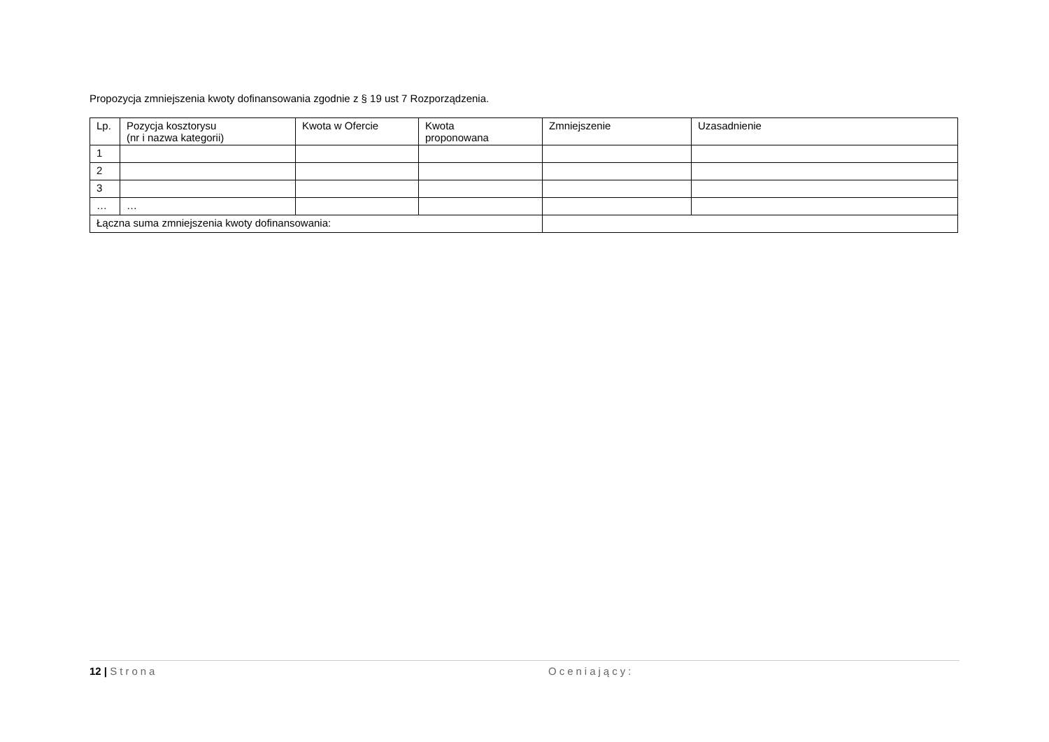Propozycja zmniejszenia kwoty dofinansowania zgodnie z § 19 ust 7 Rozporządzenia.
| Lp. | Pozycja kosztorysu (nr i nazwa kategorii) | Kwota w Ofercie | Kwota proponowana | Zmniejszenie | Uzasadnienie |
| --- | --- | --- | --- | --- | --- |
| 1 | | | | | |
| 2 | | | | | |
| 3 | | | | | |
| … | … | | | | |
| Łączna suma zmniejszenia kwoty dofinansowania: | | | | | |
12 | Strona Oceniający: